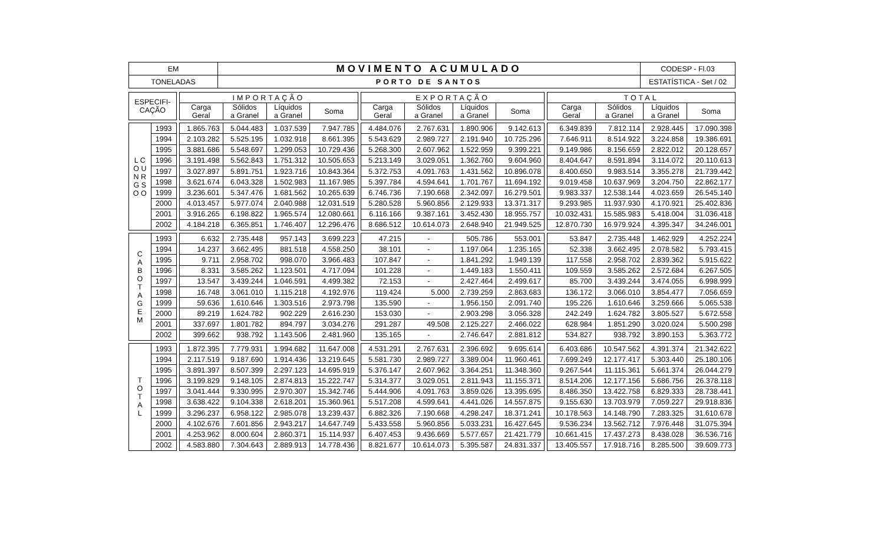| EM | MOVIMENTO ACUMULADO | CODESP - Fl.03 |
| TONELADAS | PORTO DE SANTOS | ESTATÍSTICA - Set / 02 |
| ESPECIFI- CAÇÃO | | | IMPORTAÇÃO | | | | | EXPORTAÇÃO | | | | | TOTAL | | | |
| | | | Carga Geral | Sólidos a Granel | Líquidos a Granel | Soma | | Carga Geral | Sólidos a Granel | Líquidos a Granel | Soma | | Carga Geral | Sólidos a Granel | Líquidos a Granel | Soma |
| L C O U N R G S O O | 1993 | | 1.865.763 | 5.044.483 | 1.037.539 | 7.947.785 | | 4.484.076 | 2.767.631 | 1.890.906 | 9.142.613 | | 6.349.839 | 7.812.114 | 2.928.445 | 17.090.398 |
| | 1994 | | 2.103.282 | 5.525.195 | 1.032.918 | 8.661.395 | | 5.543.629 | 2.989.727 | 2.191.940 | 10.725.296 | | 7.646.911 | 8.514.922 | 3.224.858 | 19.386.691 |
| | 1995 | | 3.881.686 | 5.548.697 | 1.299.053 | 10.729.436 | | 5.268.300 | 2.607.962 | 1.522.959 | 9.399.221 | | 9.149.986 | 8.156.659 | 2.822.012 | 20.128.657 |
| | 1996 | | 3.191.498 | 5.562.843 | 1.751.312 | 10.505.653 | | 5.213.149 | 3.029.051 | 1.362.760 | 9.604.960 | | 8.404.647 | 8.591.894 | 3.114.072 | 20.110.613 |
| | 1997 | | 3.027.897 | 5.891.751 | 1.923.716 | 10.843.364 | | 5.372.753 | 4.091.763 | 1.431.562 | 10.896.078 | | 8.400.650 | 9.983.514 | 3.355.278 | 21.739.442 |
| | 1998 | | 3.621.674 | 6.043.328 | 1.502.983 | 11.167.985 | | 5.397.784 | 4.594.641 | 1.701.767 | 11.694.192 | | 9.019.458 | 10.637.969 | 3.204.750 | 22.862.177 |
| | 1999 | | 3.236.601 | 5.347.476 | 1.681.562 | 10.265.639 | | 6.746.736 | 7.190.668 | 2.342.097 | 16.279.501 | | 9.983.337 | 12.538.144 | 4.023.659 | 26.545.140 |
| | 2000 | | 4.013.457 | 5.977.074 | 2.040.988 | 12.031.519 | | 5.280.528 | 5.960.856 | 2.129.933 | 13.371.317 | | 9.293.985 | 11.937.930 | 4.170.921 | 25.402.836 |
| | 2001 | | 3.916.265 | 6.198.822 | 1.965.574 | 12.080.661 | | 6.116.166 | 9.387.161 | 3.452.430 | 18.955.757 | | 10.032.431 | 15.585.983 | 5.418.004 | 31.036.418 |
| | 2002 | | 4.184.218 | 6.365.851 | 1.746.407 | 12.296.476 | | 8.686.512 | 10.614.073 | 2.648.940 | 21.949.525 | | 12.870.730 | 16.979.924 | 4.395.347 | 34.246.001 |
| C A B O T A G E M | 1993 | | 6.632 | 2.735.448 | 957.143 | 3.699.223 | | 47.215 | - | 505.786 | 553.001 | | 53.847 | 2.735.448 | 1.462.929 | 4.252.224 |
| | 1994 | | 14.237 | 3.662.495 | 881.518 | 4.558.250 | | 38.101 | - | 1.197.064 | 1.235.165 | | 52.338 | 3.662.495 | 2.078.582 | 5.793.415 |
| | 1995 | | 9.711 | 2.958.702 | 998.070 | 3.966.483 | | 107.847 | - | 1.841.292 | 1.949.139 | | 117.558 | 2.958.702 | 2.839.362 | 5.915.622 |
| | 1996 | | 8.331 | 3.585.262 | 1.123.501 | 4.717.094 | | 101.228 | - | 1.449.183 | 1.550.411 | | 109.559 | 3.585.262 | 2.572.684 | 6.267.505 |
| | 1997 | | 13.547 | 3.439.244 | 1.046.591 | 4.499.382 | | 72.153 | - | 2.427.464 | 2.499.617 | | 85.700 | 3.439.244 | 3.474.055 | 6.998.999 |
| | 1998 | | 16.748 | 3.061.010 | 1.115.218 | 4.192.976 | | 119.424 | 5.000 | 2.739.259 | 2.863.683 | | 136.172 | 3.066.010 | 3.854.477 | 7.056.659 |
| | 1999 | | 59.636 | 1.610.646 | 1.303.516 | 2.973.798 | | 135.590 | - | 1.956.150 | 2.091.740 | | 195.226 | 1.610.646 | 3.259.666 | 5.065.538 |
| | 2000 | | 89.219 | 1.624.782 | 902.229 | 2.616.230 | | 153.030 | - | 2.903.298 | 3.056.328 | | 242.249 | 1.624.782 | 3.805.527 | 5.672.558 |
| | 2001 | | 337.697 | 1.801.782 | 894.797 | 3.034.276 | | 291.287 | 49.508 | 2.125.227 | 2.466.022 | | 628.984 | 1.851.290 | 3.020.024 | 5.500.298 |
| | 2002 | | 399.662 | 938.792 | 1.143.506 | 2.481.960 | | 135.165 | - | 2.746.647 | 2.881.812 | | 534.827 | 938.792 | 3.890.153 | 5.363.772 |
| T O T A L | 1993 | | 1.872.395 | 7.779.931 | 1.994.682 | 11.647.008 | | 4.531.291 | 2.767.631 | 2.396.692 | 9.695.614 | | 6.403.686 | 10.547.562 | 4.391.374 | 21.342.622 |
| | 1994 | | 2.117.519 | 9.187.690 | 1.914.436 | 13.219.645 | | 5.581.730 | 2.989.727 | 3.389.004 | 11.960.461 | | 7.699.249 | 12.177.417 | 5.303.440 | 25.180.106 |
| | 1995 | | 3.891.397 | 8.507.399 | 2.297.123 | 14.695.919 | | 5.376.147 | 2.607.962 | 3.364.251 | 11.348.360 | | 9.267.544 | 11.115.361 | 5.661.374 | 26.044.279 |
| | 1996 | | 3.199.829 | 9.148.105 | 2.874.813 | 15.222.747 | | 5.314.377 | 3.029.051 | 2.811.943 | 11.155.371 | | 8.514.206 | 12.177.156 | 5.686.756 | 26.378.118 |
| | 1997 | | 3.041.444 | 9.330.995 | 2.970.307 | 15.342.746 | | 5.444.906 | 4.091.763 | 3.859.026 | 13.395.695 | | 8.486.350 | 13.422.758 | 6.829.333 | 28.738.441 |
| | 1998 | | 3.638.422 | 9.104.338 | 2.618.201 | 15.360.961 | | 5.517.208 | 4.599.641 | 4.441.026 | 14.557.875 | | 9.155.630 | 13.703.979 | 7.059.227 | 29.918.836 |
| | 1999 | | 3.296.237 | 6.958.122 | 2.985.078 | 13.239.437 | | 6.882.326 | 7.190.668 | 4.298.247 | 18.371.241 | | 10.178.563 | 14.148.790 | 7.283.325 | 31.610.678 |
| | 2000 | | 4.102.676 | 7.601.856 | 2.943.217 | 14.647.749 | | 5.433.558 | 5.960.856 | 5.033.231 | 16.427.645 | | 9.536.234 | 13.562.712 | 7.976.448 | 31.075.394 |
| | 2001 | | 4.253.962 | 8.000.604 | 2.860.371 | 15.114.937 | | 6.407.453 | 9.436.669 | 5.577.657 | 21.421.779 | | 10.661.415 | 17.437.273 | 8.438.028 | 36.536.716 |
| | 2002 | | 4.583.880 | 7.304.643 | 2.889.913 | 14.778.436 | | 8.821.677 | 10.614.073 | 5.395.587 | 24.831.337 | | 13.405.557 | 17.918.716 | 8.285.500 | 39.609.773 |